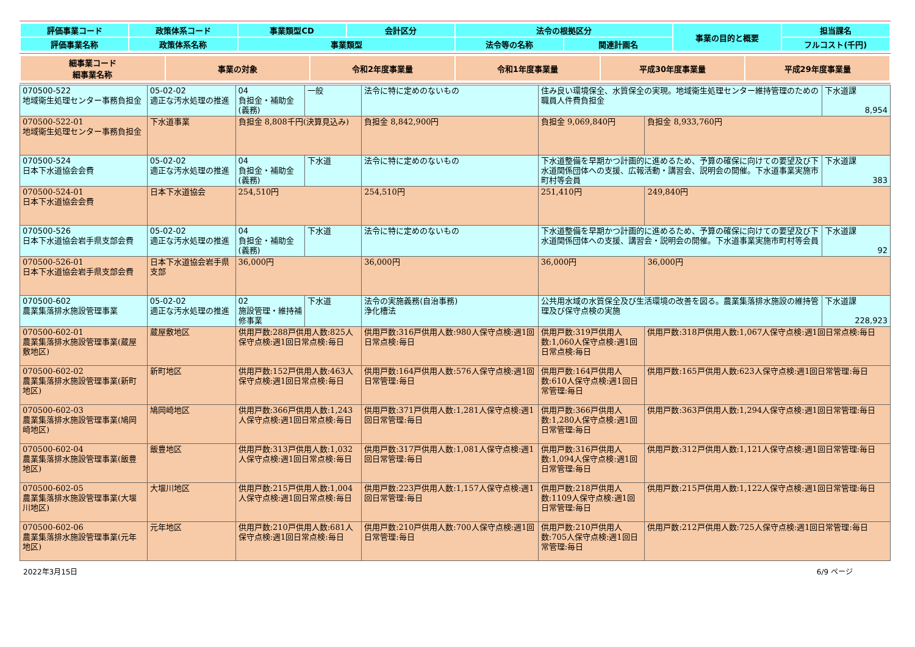| 評価事業コード | 政策体系コード | 事業類型CD | 会計区分 | 法令の根拠区分 | | 事業の目的と概要 | 担当課名 |
| 評価事業名称 | 政策体系名称 | 事業類型 | | 法令等の名称 | 関連計画名 | | フルコスト(千円) |
| 細事業コード 細事業名称 | 事業の対象 | 令和2年度事業量 | 令和1年度事業量 | 平成30年度事業量 | 平成29年度事業量 |
| 070500-522 地域衛生処理センター事務負担金 | 05-02-02 適正な汚水処理の推進 | 04 負担金・補助金(義務) | 一般 | 法令に特に定めのないもの | 住み良い環境保全、水質保全の実現。地域衛生処理センター維持管理のための職員人件費負担金 | | 下水道課 8,954 |
| 070500-522-01 地域衛生処理センター事務負担金 | 下水道事業 | 負担金 8,808千円(決算見込み) | | 負担金 8,842,900円 | 負担金 9,069,840円 | 負担金 8,933,760円 | |
| 070500-524 日本下水道協会会費 | 05-02-02 適正な汚水処理の推進 | 04 負担金・補助金(義務) | 下水道 | 法令に特に定めのないもの | 下水道整備を早期かつ計画的に進めるため、予算の確保に向けての要望及び下水道関係団体への支援、広報活動・講習会、説明会の開催。下水道事業実施市町村等会員 | | 下水道課 383 |
| 070500-524-01 日本下水道協会会費 | 日本下水道協会 | 254,510円 | | 254,510円 | 251,410円 | 249,840円 | |
| 070500-526 日本下水道協会岩手県支部会費 | 05-02-02 適正な汚水処理の推進 | 04 負担金・補助金(義務) | 下水道 | 法令に特に定めのないもの | 下水道整備を早期かつ計画的に進めるため、予算の確保に向けての要望及び下水道関係団体への支援、講習会・説明会の開催。下水道事業実施市町村等会員 | | 下水道課 92 |
| 070500-526-01 日本下水道協会岩手県支部会費 | 日本下水道協会岩手県支部 | 36,000円 | | 36,000円 | 36,000円 | 36,000円 | |
| 070500-602 農業集落排水施設管理事業 | 05-02-02 適正な汚水処理の推進 | 02 施設管理・維持補修事業 | 下水道 | 法令の実施義務(自治事務) 浄化槽法 | 公共用水域の水質保全及び生活環境の改善を図る。農業集落排水施設の維持管理及び保守点検の実施 | | 下水道課 228,923 |
| 070500-602-01 農業集落排水施設管理事業(蔵屋敷地区) | 蔵屋敷地区 | 供用戸数:288戸供用人数:825人保守点検:週1回日常点検:毎日 | | 供用戸数:316戸供用人数:980人保守点検:週1回日常点検:毎日 | 供用戸数:319戸供用人数:1,060人保守点検:週1回日常点検:毎日 | 供用戸数:318戸供用人数:1,067人保守点検:週1回日常点検:毎日 | |
| 070500-602-02 農業集落排水施設管理事業(新町地区) | 新町地区 | 供用戸数:152戸供用人数:463人保守点検:週1回日常点検:毎日 | | 供用戸数:164戸供用人数:576人保守点検:週1回日常管理:毎日 | 供用戸数:164戸供用人数:610人保守点検:週1回日常管理:毎日 | 供用戸数:165戸供用人数:623人保守点検:週1回日常管理:毎日 | |
| 070500-602-03 農業集落排水施設管理事業(鳩岡崎地区) | 鳩岡崎地区 | 供用戸数:366戸供用人数:1,243人保守点検:週1回日常点検:毎日 | | 供用戸数:371戸供用人数:1,281人保守点検:週1回日常管理:毎日 | 供用戸数:366戸供用人数:1,280人保守点検:週1回日常管理:毎日 | 供用戸数:363戸供用人数:1,294人保守点検:週1回日常管理:毎日 | |
| 070500-602-04 農業集落排水施設管理事業(飯豊地区) | 飯豊地区 | 供用戸数:313戸供用人数:1,032人保守点検:週1回日常点検:毎日 | | 供用戸数:317戸供用人数:1,081人保守点検:週1回日常管理:毎日 | 供用戸数:316戸供用人数:1,094人保守点検:週1回日常管理:毎日 | 供用戸数:312戸供用人数:1,121人保守点検:週1回日常管理:毎日 | |
| 070500-602-05 農業集落排水施設管理事業(大堰川地区) | 大堰川地区 | 供用戸数:215戸供用人数:1,004人保守点検:週1回日常点検:毎日 | | 供用戸数:223戸供用人数:1,157人保守点検:週1回日常管理:毎日 | 供用戸数:218戸供用人数:1109人保守点検:週1回日常管理:毎日 | 供用戸数:215戸供用人数:1,122人保守点検:週1回日常管理:毎日 | |
| 070500-602-06 農業集落排水施設管理事業(元年地区) | 元年地区 | 供用戸数:210戸供用人数:681人保守点検:週1回日常点検:毎日 | | 供用戸数:210戸供用人数:700人保守点検:週1回日常管理:毎日 | 供用戸数:210戸供用人数:705人保守点検:週1回日常管理:毎日 | 供用戸数:212戸供用人数:725人保守点検:週1回日常管理:毎日 | |
2022年3月15日 6/9 ページ